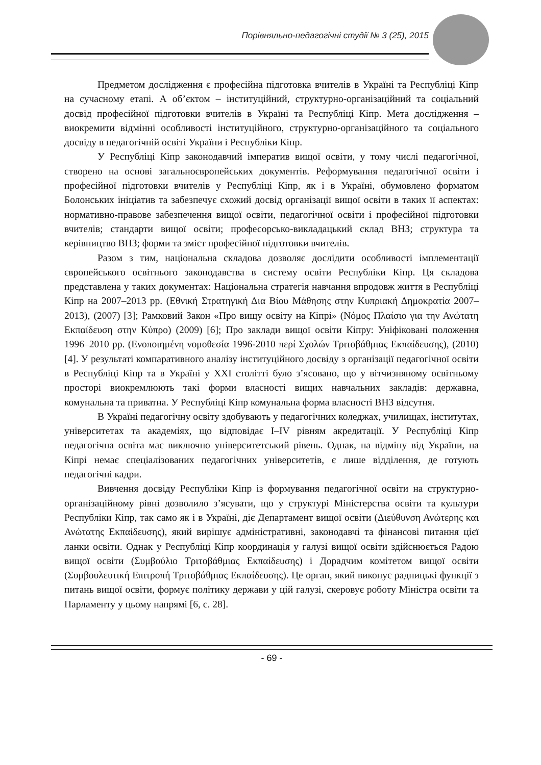Порівняльно-педагогічні студії № 3 (25), 2015
Предметом дослідження є професійна підготовка вчителів в Україні та Республіці Кіпр на сучасному етапі. А об’єктом – інституційний, структурно-організаційний та соціальний досвід професійної підготовки вчителів в Україні та Республіці Кіпр. Мета дослідження – виокремити відмінні особливості інституційного, структурно-організаційного та соціального досвіду в педагогічній освіті України і Республіки Кіпр.
У Республіці Кіпр законодавчий імператив вищої освіти, у тому числі педагогічної, створено на основі загальноєвропейських документів. Реформування педагогічної освіти і професійної підготовки вчителів у Республіці Кіпр, як і в Україні, обумовлено форматом Болонських ініціатив та забезпечує схожий досвід організації вищої освіти в таких її аспектах: нормативно-правове забезпечення вищої освіти, педагогічної освіти і професійної підготовки вчителів; стандарти вищої освіти; професорсько-викладацький склад ВНЗ; структура та керівництво ВНЗ; форми та зміст професійної підготовки вчителів.
Разом з тим, національна складова дозволяє дослідити особливості імплементації європейського освітнього законодавства в систему освіти Республіки Кіпр. Ця складова представлена у таких документах: Національна стратегія навчання впродовж життя в Республіці Кіпр на 2007–2013 рр. (Εθνική Στρατηγική Δια Βίου Μάθησης στην Κυπριακή Δημοκρατία 2007–2013), (2007) [3]; Рамковий Закон «Про вищу освіту на Кіпрі» (Νόμος Πλαίσιο για την Ανώτατη Εκπαίδευση στην Κύπρο) (2009) [6]; Про заклади вищої освіти Кіпру: Уніфіковані положення 1996–2010 рр. (Ενοποιημένη νομοθεσία 1996-2010 περί Σχολών Τριτοβάθμιας Εκπαίδευσης), (2010) [4]. У результаті компаративного аналізу інституційного досвіду з організації педагогічної освіти в Республіці Кіпр та в Україні у ХХІ столітті було з’ясовано, що у вітчизняному освітньому просторі виокремлюють такі форми власності вищих навчальних закладів: державна, комунальна та приватна. У Республіці Кіпр комунальна форма власності ВНЗ відсутня.
В Україні педагогічну освіту здобувають у педагогічних коледжах, училищах, інститутах, університетах та академіях, що відповідає І–IV рівням акредитації. У Республіці Кіпр педагогічна освіта має виключно університетський рівень. Однак, на відміну від України, на Кіпрі немає спеціалізованих педагогічних університетів, є лише відділення, де готують педагогічні кадри.
Вивчення досвіду Республіки Кіпр із формування педагогічної освіти на структурно-організаційному рівні дозволило з’ясувати, що у структурі Міністерства освіти та культури Республіки Кіпр, так само як і в Україні, діє Департамент вищої освіти (Διεύθυνση Ανώτερης και Ανώτατης Εκπαίδευσης), який вирішує адміністративні, законодавчі та фінансові питання цієї ланки освіти. Однак у Республіці Кіпр координація у галузі вищої освіти здійснюється Радою вищої освіти (Συμβούλιο Τριτοβάθμιας Εκπαίδευσης) і Дорадчим комітетом вищої освіти (Συμβουλευτική Επιτροπή Τριτοβάθμιας Εκπαίδευσης). Це орган, який виконує радницькі функції з питань вищої освіти, формує політику держави у цій галузі, скеровує роботу Міністра освіти та Парламенту у цьому напрямі [6, с. 28].
- 69 -